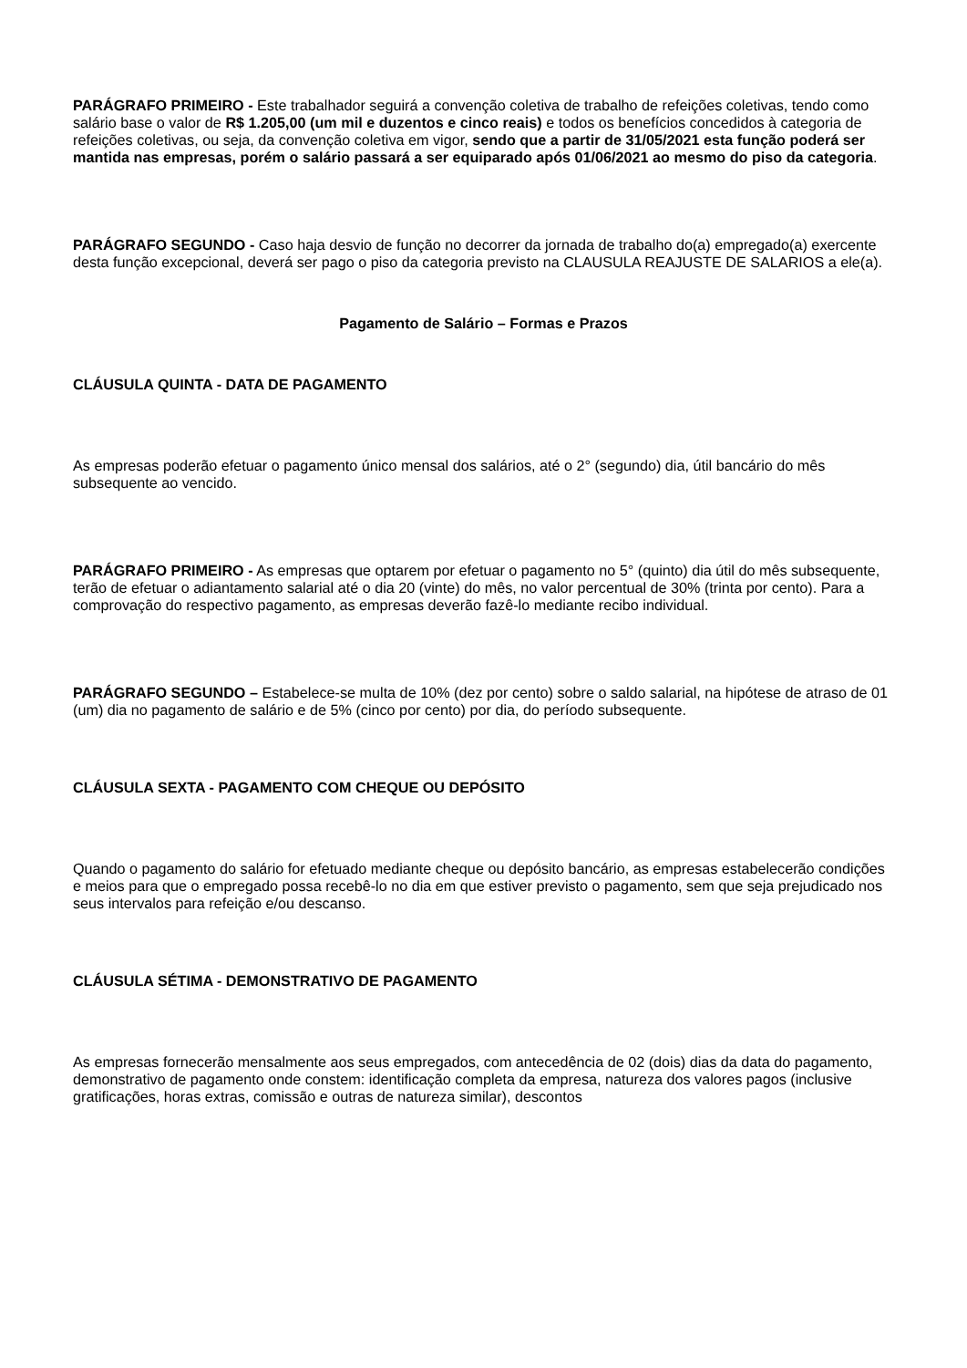PARÁGRAFO PRIMEIRO - Este trabalhador seguirá a convenção coletiva de trabalho de refeições coletivas, tendo como salário base o valor de R$ 1.205,00 (um mil e duzentos e cinco reais) e todos os benefícios concedidos à categoria de refeições coletivas, ou seja, da convenção coletiva em vigor, sendo que a partir de 31/05/2021 esta função poderá ser mantida nas empresas, porém o salário passará a ser equiparado após 01/06/2021 ao mesmo do piso da categoria.
PARÁGRAFO SEGUNDO - Caso haja desvio de função no decorrer da jornada de trabalho do(a) empregado(a) exercente desta função excepcional, deverá ser pago o piso da categoria previsto na CLAUSULA REAJUSTE DE SALARIOS a ele(a).
Pagamento de Salário – Formas e Prazos
CLÁUSULA QUINTA - DATA DE PAGAMENTO
As empresas poderão efetuar o pagamento único mensal dos salários, até o 2° (segundo) dia, útil bancário do mês subsequente ao vencido.
PARÁGRAFO PRIMEIRO - As empresas que optarem por efetuar o pagamento no 5° (quinto) dia útil do mês subsequente, terão de efetuar o adiantamento salarial até o dia 20 (vinte) do mês, no valor percentual de 30% (trinta por cento). Para a comprovação do respectivo pagamento, as empresas deverão fazê-lo mediante recibo individual.
PARÁGRAFO SEGUNDO – Estabelece-se multa de 10% (dez por cento) sobre o saldo salarial, na hipótese de atraso de 01 (um) dia no pagamento de salário e de 5% (cinco por cento) por dia, do período subsequente.
CLÁUSULA SEXTA - PAGAMENTO COM CHEQUE OU DEPÓSITO
Quando o pagamento do salário for efetuado mediante cheque ou depósito bancário, as empresas estabelecerão condições e meios para que o empregado possa recebê-lo no dia em que estiver previsto o pagamento, sem que seja prejudicado nos seus intervalos para refeição e/ou descanso.
CLÁUSULA SÉTIMA - DEMONSTRATIVO DE PAGAMENTO
As empresas fornecerão mensalmente aos seus empregados, com antecedência de 02 (dois) dias da data do pagamento, demonstrativo de pagamento onde constem: identificação completa da empresa, natureza dos valores pagos (inclusive gratificações, horas extras, comissão e outras de natureza similar), descontos